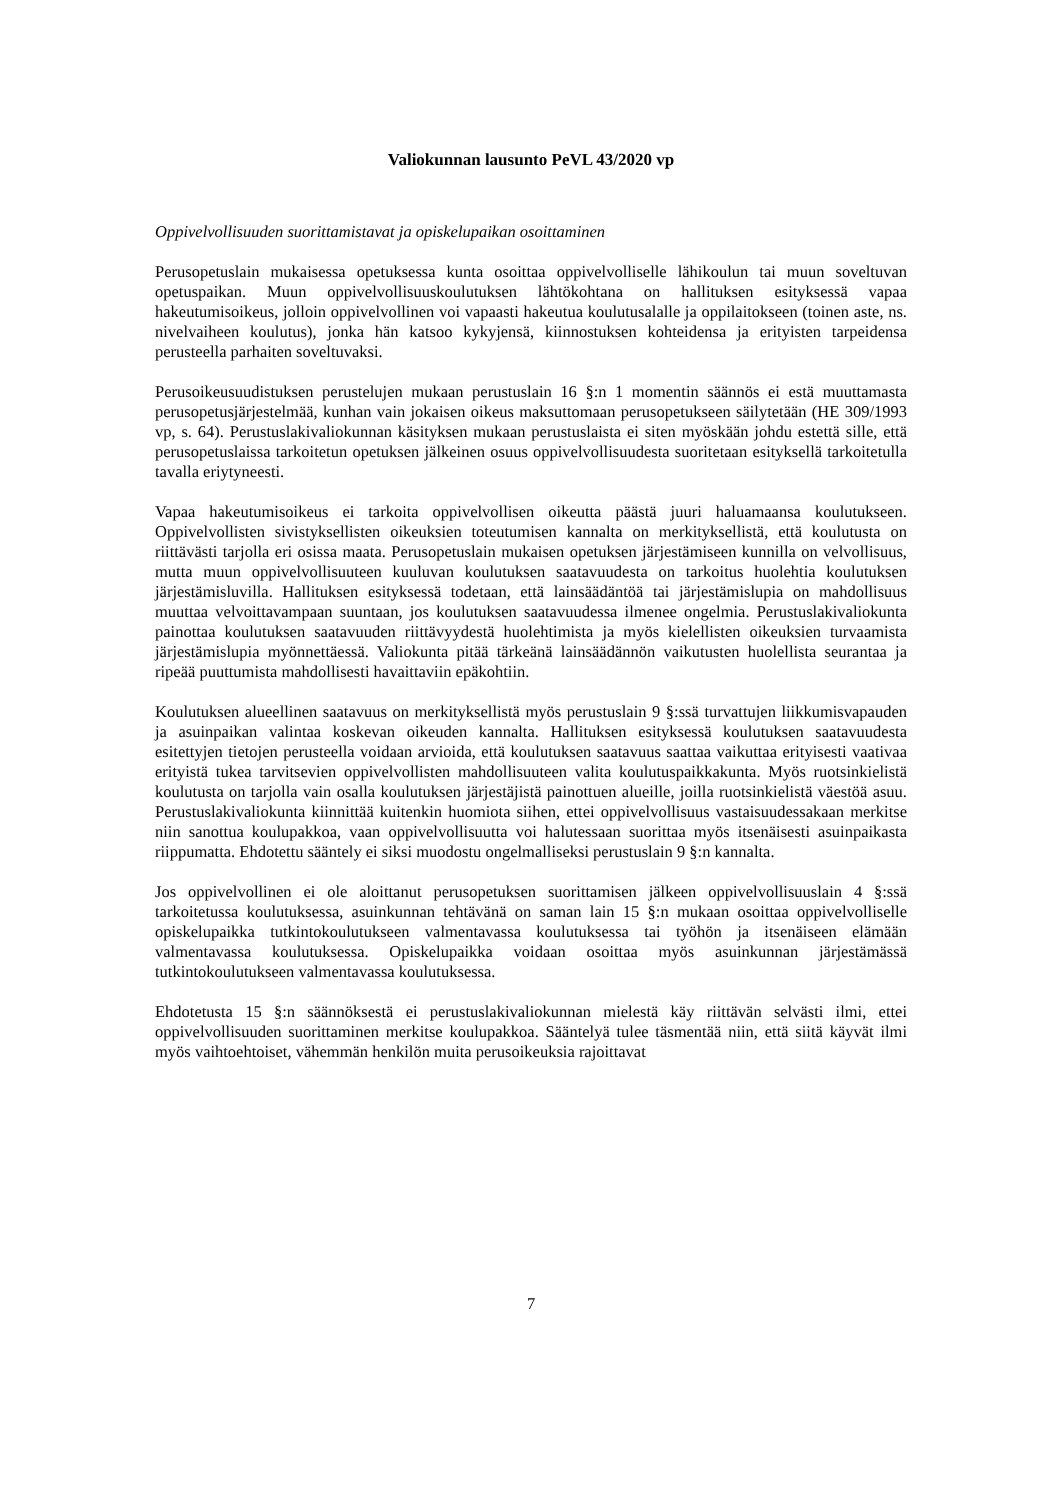Valiokunnan lausunto PeVL 43/2020 vp
Oppivelvollisuuden suorittamistavat ja opiskelupaikan osoittaminen
Perusopetuslain mukaisessa opetuksessa kunta osoittaa oppivelvolliselle lähikoulun tai muun soveltuvan opetuspaikan. Muun oppivelvollisuuskoulutuksen lähtökohtana on hallituksen esityksessä vapaa hakeutumisoikeus, jolloin oppivelvollinen voi vapaasti hakeutua koulutusalalle ja oppilaitokseen (toinen aste, ns. nivelvaiheen koulutus), jonka hän katsoo kykyjensä, kiinnostuksen kohteidensa ja erityisten tarpeidensa perusteella parhaiten soveltuvaksi.
Perusoikeusuudistuksen perustelujen mukaan perustuslain 16 §:n 1 momentin säännös ei estä muuttamasta perusopetusjärjestelmää, kunhan vain jokaisen oikeus maksuttomaan perusopetukseen säilytetään (HE 309/1993 vp, s. 64). Perustuslakivaliokunnan käsityksen mukaan perustuslaista ei siten myöskään johdu estettä sille, että perusopetuslaissa tarkoitetun opetuksen jälkeinen osuus oppivelvollisuudesta suoritetaan esityksellä tarkoitetulla tavalla eriytyneesti.
Vapaa hakeutumisoikeus ei tarkoita oppivelvollisen oikeutta päästä juuri haluamaansa koulutukseen. Oppivelvollisten sivistyksellisten oikeuksien toteutumisen kannalta on merkityksellistä, että koulutusta on riittävästi tarjolla eri osissa maata. Perusopetuslain mukaisen opetuksen järjestämiseen kunnilla on velvollisuus, mutta muun oppivelvollisuuteen kuuluvan koulutuksen saatavuudesta on tarkoitus huolehtia koulutuksen järjestämisluvilla. Hallituksen esityksessä todetaan, että lainsäädäntöä tai järjestämislupia on mahdollisuus muuttaa velvoittavampaan suuntaan, jos koulutuksen saatavuudessa ilmenee ongelmia. Perustuslakivaliokunta painottaa koulutuksen saatavuuden riittävyydestä huolehtimista ja myös kielellisten oikeuksien turvaamista järjestämislupia myönnettäessä. Valiokunta pitää tärkeänä lainsäädännön vaikutusten huolellista seurantaa ja ripeää puuttumista mahdollisesti havaittaviin epäkohtiin.
Koulutuksen alueellinen saatavuus on merkityksellistä myös perustuslain 9 §:ssä turvattujen liikkumisvapauden ja asuinpaikan valintaa koskevan oikeuden kannalta. Hallituksen esityksessä koulutuksen saatavuudesta esitettyjen tietojen perusteella voidaan arvioida, että koulutuksen saatavuus saattaa vaikuttaa erityisesti vaativaa erityistä tukea tarvitsevien oppivelvollisten mahdollisuuteen valita koulutuspaikkakunta. Myös ruotsinkielistä koulutusta on tarjolla vain osalla koulutuksen järjestäjistä painottuen alueille, joilla ruotsinkielistä väestöä asuu. Perustuslakivaliokunta kiinnittää kuitenkin huomiota siihen, ettei oppivelvollisuus vastaisuudessakaan merkitse niin sanottua koulupakkoa, vaan oppivelvollisuutta voi halutessaan suorittaa myös itsenäisesti asuinpaikasta riippumatta. Ehdotettu sääntely ei siksi muodostu ongelmalliseksi perustuslain 9 §:n kannalta.
Jos oppivelvollinen ei ole aloittanut perusopetuksen suorittamisen jälkeen oppivelvollisuuslain 4 §:ssä tarkoitetussa koulutuksessa, asuinkunnan tehtävänä on saman lain 15 §:n mukaan osoittaa oppivelvolliselle opiskelupaikka tutkintokoulutukseen valmentavassa koulutuksessa tai työhön ja itsenäiseen elämään valmentavassa koulutuksessa. Opiskelupaikka voidaan osoittaa myös asuinkunnan järjestämässä tutkintokoulutukseen valmentavassa koulutuksessa.
Ehdotetusta 15 §:n säännöksestä ei perustuslakivaliokunnan mielestä käy riittävän selvästi ilmi, ettei oppivelvollisuuden suorittaminen merkitse koulupakkoa. Sääntelyä tulee täsmentää niin, että siitä käyvät ilmi myös vaihtoehtoiset, vähemmän henkilön muita perusoikeuksia rajoittavat
7